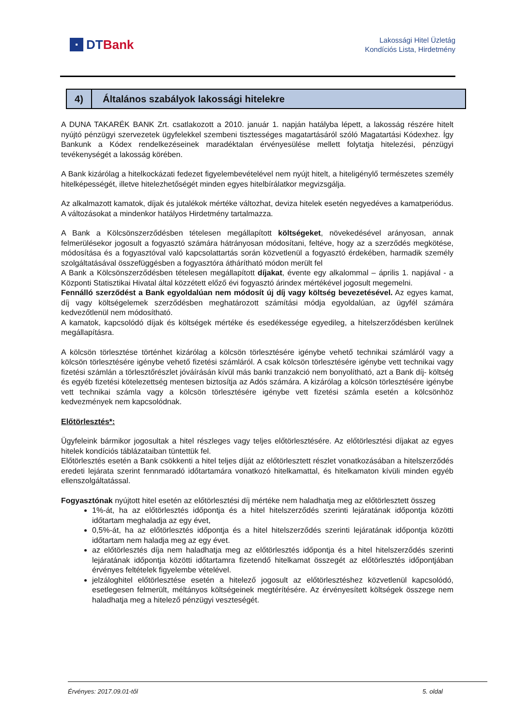▪
DT Bank
Lakossági Hitel Üzletág
Kondíciós Lista, Hirdetmény
4)
Általános szabályok lakossági hitelekre
A DUNA TAKARÉK BANK Zrt. csatlakozott a 2010. január 1. napján hatályba lépett, a lakosság részére hitelt nyújtó pénzügyi szervezetek ügyfelekkel szembeni tisztességes magatartásáról szóló Magatartási Kódexhez. Így Bankunk a Kódex rendelkezéseinek maradéktalan érvényesülése mellett folytatja hitelezési, pénzügyi tevékenységét a lakosság körében.
A Bank kizárólag a hitelkockázati fedezet figyelembevételével nem nyújt hitelt, a hiteligénylő természetes személy hitelképességét, illetve hitelezhetőségét minden egyes hitelbírálatkor megvizsgálja.
Az alkalmazott kamatok, díjak és jutalékok mértéke változhat, deviza hitelek esetén negyedéves a kamatperiódus. A változásokat a mindenkor hatályos Hirdetmény tartalmazza.
A Bank a Kölcsönszerződésben tételesen megállapított költségeket, növekedésével arányosan, annak felmerülésekor jogosult a fogyasztó számára hátrányosan módosítani, feltéve, hogy az a szerződés megkötése, módosítása és a fogyasztóval való kapcsolattartás során közvetlenül a fogyasztó érdekében, harmadik személy szolgáltatásával összefüggésben a fogyasztóra áthárítható módon merült fel
A Bank a Kölcsönszerződésben tételesen megállapított díjakat, évente egy alkalommal – április 1. napjával - a Központi Statisztikai Hivatal által közzétett előző évi fogyasztó árindex mértékével jogosult megemelni.
Fennálló szerződést a Bank egyoldalúan nem módosít új díj vagy költség bevezetésével. Az egyes kamat, díj vagy költségelemek szerződésben meghatározott számítási módja egyoldalúan, az ügyfél számára kedvezőtlenül nem módosítható.
A kamatok, kapcsolódó díjak és költségek mértéke és esedékessége egyedileg, a hitelszerződésben kerülnek megállapításra.
A kölcsön törlesztése történhet kizárólag a kölcsön törlesztésére igénybe vehető technikai számláról vagy a kölcsön törlesztésére igénybe vehető fizetési számláról. A csak kölcsön törlesztésére igénybe vett technikai vagy fizetési számlán a törlesztőrészlet jóváírásán kívül más banki tranzakció nem bonyolítható, azt a Bank díj- költség és egyéb fizetési kötelezettség mentesen biztosítja az Adós számára. A kizárólag a kölcsön törlesztésére igénybe vett technikai számla vagy a kölcsön törlesztésére igénybe vett fizetési számla esetén a kölcsönhöz kedvezmények nem kapcsolódnak.
Előtörlesztés*:
Ügyfeleink bármikor jogosultak a hitel részleges vagy teljes előtörlesztésére. Az előtörlesztési díjakat az egyes hitelek kondíciós táblázataiban tüntettük fel.
Előtörlesztés esetén a Bank csökkenti a hitel teljes díját az előtörlesztett részlet vonatkozásában a hitelszerződés eredeti lejárata szerint fennmaradó időtartamára vonatkozó hitelkamattal, és hitelkamaton kívüli minden egyéb ellenszolgáltatással.
Fogyasztónak nyújtott hitel esetén az előtörlesztési díj mértéke nem haladhatja meg az előtörlesztett összeg
1%-át, ha az előtörlesztés időpontja és a hitel hitelszerződés szerinti lejáratának időpontja közötti időtartam meghaladja az egy évet,
0,5%-át, ha az előtörlesztés időpontja és a hitel hitelszerződés szerinti lejáratának időpontja közötti időtartam nem haladja meg az egy évet.
az előtörlesztés díja nem haladhatja meg az előtörlesztés időpontja és a hitel hitelszerződés szerinti lejáratának időpontja közötti időtartamra fizetendő hitelkamat összegét az előtörlesztés időpontjában érvényes feltételek figyelembe vételével.
jelzáloghitel előtörlesztése esetén a hitelező jogosult az előtörlesztéshez közvetlenül kapcsolódó, esetlegesen felmerült, méltányos költségeinek megtérítésére. Az érvényesített költségek összege nem haladhatja meg a hitelező pénzügyi veszteségét.
Érvényes: 2017.09.01-től 5. oldal